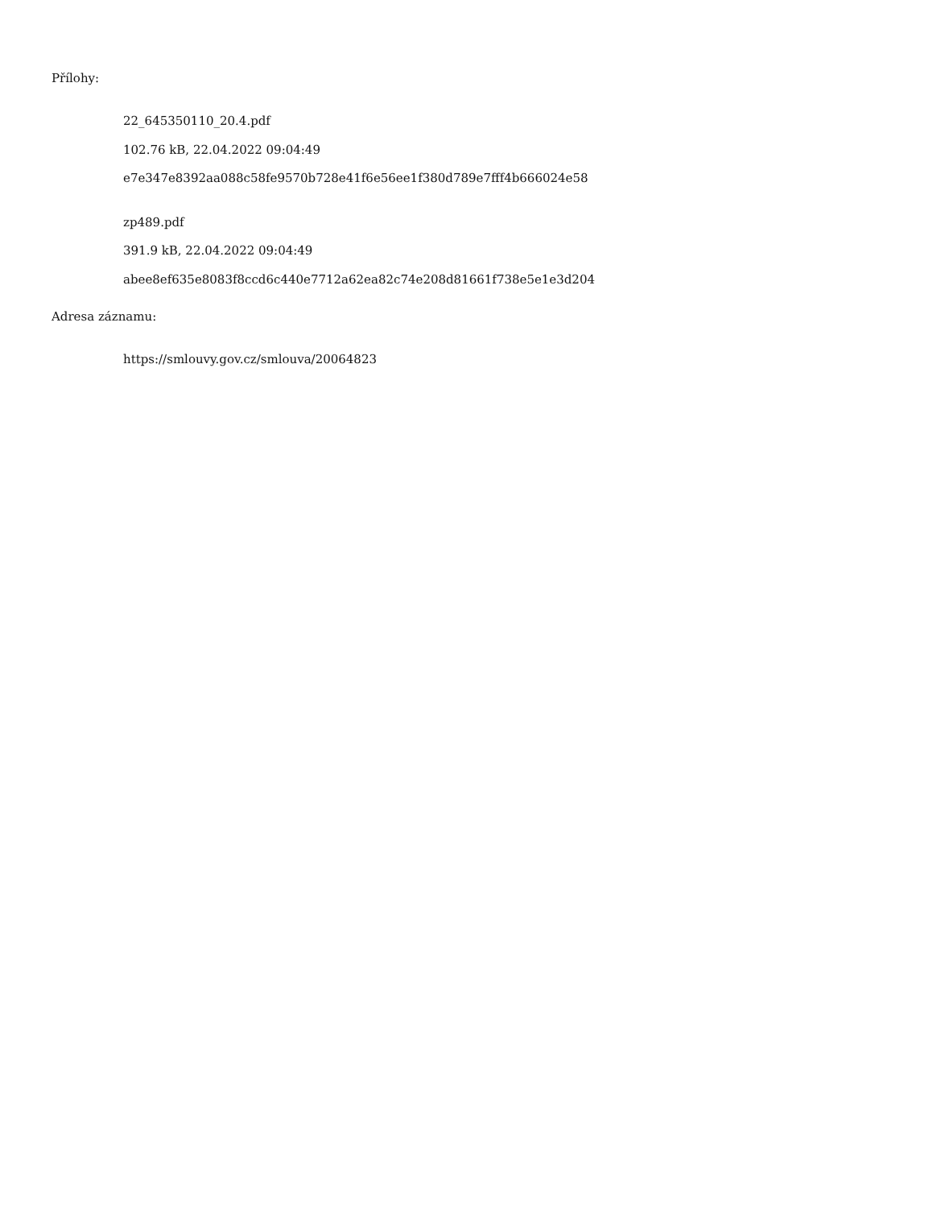Přílohy:
22_645350110_20.4.pdf
102.76 kB, 22.04.2022 09:04:49
e7e347e8392aa088c58fe9570b728e41f6e56ee1f380d789e7fff4b666024e58
zp489.pdf
391.9 kB, 22.04.2022 09:04:49
abee8ef635e8083f8ccd6c440e7712a62ea82c74e208d81661f738e5e1e3d204
Adresa záznamu:
https://smlouvy.gov.cz/smlouva/20064823